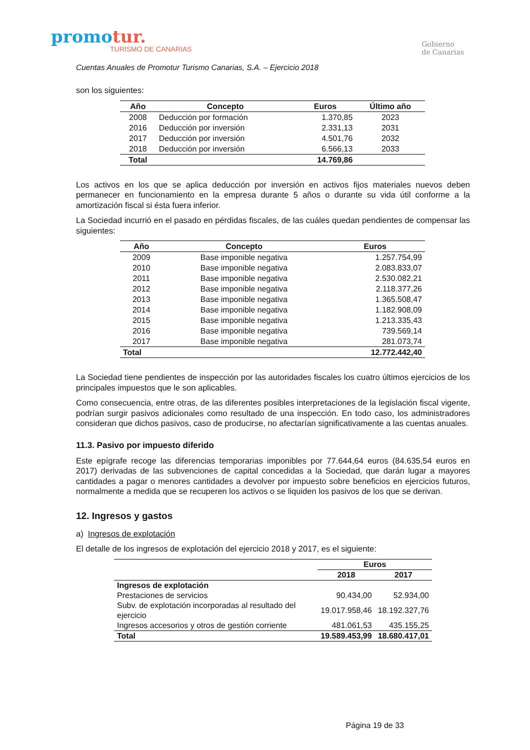promotur.
TURISMO DE CANARIAS
Gobierno
de Canarias
Cuentas Anuales de Promotur Turismo Canarias, S.A. – Ejercicio 2018
son los siguientes:
| Año | Concepto | Euros | Último año |
| --- | --- | --- | --- |
| 2008 | Deducción por formación | 1.370,85 | 2023 |
| 2016 | Deducción por inversión | 2.331,13 | 2031 |
| 2017 | Deducción por inversión | 4.501,76 | 2032 |
| 2018 | Deducción por inversión | 6.566,13 | 2033 |
| Total | | 14.769,86 | |
Los activos en los que se aplica deducción por inversión en activos fijos materiales nuevos deben permanecer en funcionamiento en la empresa durante 5 años o durante su vida útil conforme a la amortización fiscal si ésta fuera inferior.
La Sociedad incurrió en el pasado en pérdidas fiscales, de las cuáles quedan pendientes de compensar las siguientes:
| Año | Concepto | Euros |
| --- | --- | --- |
| 2009 | Base imponible negativa | 1.257.754,99 |
| 2010 | Base imponible negativa | 2.083.833,07 |
| 2011 | Base imponible negativa | 2.530.082,21 |
| 2012 | Base imponible negativa | 2.118.377,26 |
| 2013 | Base imponible negativa | 1.365.508,47 |
| 2014 | Base imponible negativa | 1.182.908,09 |
| 2015 | Base imponible negativa | 1.213.335,43 |
| 2016 | Base imponible negativa | 739.569,14 |
| 2017 | Base imponible negativa | 281.073,74 |
| Total | | 12.772.442,40 |
La Sociedad tiene pendientes de inspección por las autoridades fiscales los cuatro últimos ejercicios de los principales impuestos que le son aplicables.
Como consecuencia, entre otras, de las diferentes posibles interpretaciones de la legislación fiscal vigente, podrían surgir pasivos adicionales como resultado de una inspección. En todo caso, los administradores consideran que dichos pasivos, caso de producirse, no afectarían significativamente a las cuentas anuales.
11.3. Pasivo por impuesto diferido
Este epígrafe recoge las diferencias temporarias imponibles por 77.644,64 euros (84.635,54 euros en 2017) derivadas de las subvenciones de capital concedidas a la Sociedad, que darán lugar a mayores cantidades a pagar o menores cantidades a devolver por impuesto sobre beneficios en ejercicios futuros, normalmente a medida que se recuperen los activos o se liquiden los pasivos de los que se derivan.
12. Ingresos y gastos
a) Ingresos de explotación
El detalle de los ingresos de explotación del ejercicio 2018 y 2017, es el siguiente:
| | Euros | |
| --- | --- | --- |
| | 2018 | 2017 |
| Ingresos de explotación | | |
| Prestaciones de servicios | 90.434,00 | 52.934,00 |
| Subv. de explotación incorporadas al resultado del ejercicio | 19.017.958,46 | 18.192.327,76 |
| Ingresos accesorios y otros de gestión corriente | 481.061,53 | 435.155,25 |
| Total | 19.589.453,99 | 18.680.417,01 |
Página 19 de 33